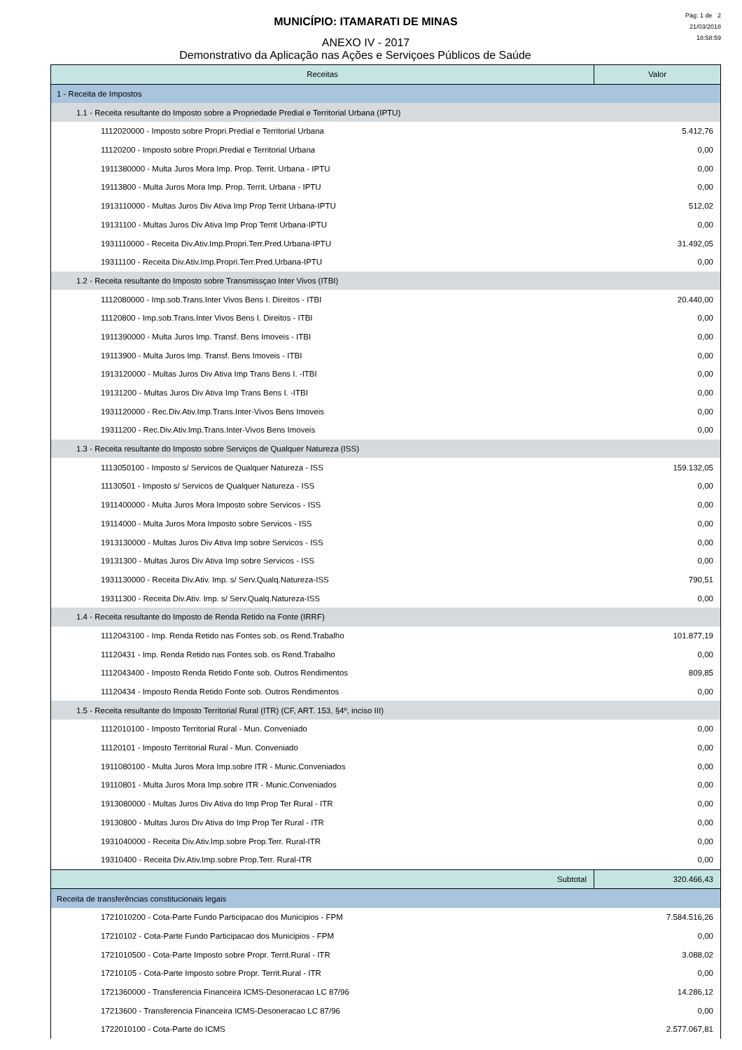Pág: 1 de 2
21/03/2018
18:58:59
MUNICÍPIO: ITAMARATI DE MINAS
ANEXO IV - 2017
Demonstrativo da Aplicação nas Ações e Serviçoes Públicos de Saúde
| Receitas | Valor |
| --- | --- |
| 1 - Receita de Impostos | |
| 1.1 - Receita resultante do Imposto sobre a Propriedade Predial e Territorial Urbana (IPTU) | |
| 1112020000 - Imposto sobre Propri.Predial e Territorial Urbana | 5.412,76 |
| 11120200 - Imposto sobre Propri.Predial e Territorial Urbana | 0,00 |
| 1911380000 - Multa Juros Mora Imp. Prop. Territ. Urbana - IPTU | 0,00 |
| 19113800 - Multa Juros Mora Imp. Prop. Territ. Urbana - IPTU | 0,00 |
| 1913110000 - Multas Juros Div Ativa Imp Prop Territ Urbana-IPTU | 512,02 |
| 19131100 - Multas Juros Div Ativa Imp Prop Territ Urbana-IPTU | 0,00 |
| 1931110000 - Receita Div.Ativ.Imp.Propri.Terr.Pred.Urbana-IPTU | 31.492,05 |
| 19311100 - Receita Div.Ativ.Imp.Propri.Terr.Pred.Urbana-IPTU | 0,00 |
| 1.2 - Receita resultante do Imposto sobre Transmissçao Inter Vivos (ITBI) | |
| 1112080000 - Imp.sob.Trans.Inter Vivos Bens I. Direitos - ITBI | 20.440,00 |
| 11120800 - Imp.sob.Trans.Inter Vivos Bens I. Direitos - ITBI | 0,00 |
| 1911390000 - Multa Juros Imp. Transf. Bens Imoveis - ITBI | 0,00 |
| 19113900 - Multa Juros Imp. Transf. Bens Imoveis - ITBI | 0,00 |
| 1913120000 - Multas Juros Div Ativa Imp Trans Bens I. -ITBI | 0,00 |
| 19131200 - Multas Juros Div Ativa Imp Trans Bens I. -ITBI | 0,00 |
| 1931120000 - Rec.Div.Ativ.Imp.Trans.Inter-Vivos Bens Imoveis | 0,00 |
| 19311200 - Rec.Div.Ativ.Imp.Trans.Inter-Vivos Bens Imoveis | 0,00 |
| 1.3 - Receita resultante do Imposto sobre Serviços de Qualquer Natureza (ISS) | |
| 1113050100 - Imposto s/ Servicos de Qualquer Natureza - ISS | 159.132,05 |
| 11130501 - Imposto s/ Servicos de Qualquer Natureza - ISS | 0,00 |
| 1911400000 - Multa Juros Mora Imposto sobre Servicos - ISS | 0,00 |
| 19114000 - Multa Juros Mora Imposto sobre Servicos - ISS | 0,00 |
| 1913130000 - Multas Juros Div Ativa Imp sobre Servicos - ISS | 0,00 |
| 19131300 - Multas Juros Div Ativa Imp sobre Servicos - ISS | 0,00 |
| 1931130000 - Receita Div.Ativ. Imp. s/ Serv.Qualq.Natureza-ISS | 790,51 |
| 19311300 - Receita Div.Ativ. Imp. s/ Serv.Qualq.Natureza-ISS | 0,00 |
| 1.4 - Receita resultante do Imposto de Renda Retido na Fonte (IRRF) | |
| 1112043100 - Imp. Renda Retido nas Fontes sob. os Rend.Trabalho | 101.877,19 |
| 11120431 - Imp. Renda Retido nas Fontes sob. os Rend.Trabalho | 0,00 |
| 1112043400 - Imposto Renda Retido Fonte sob. Outros Rendimentos | 809,85 |
| 11120434 - Imposto Renda Retido Fonte sob. Outros Rendimentos | 0,00 |
| 1.5 - Receita resultante do Imposto Territorial Rural (ITR) (CF, ART. 153, §4º, inciso III) | |
| 1112010100 - Imposto Territorial Rural - Mun. Conveniado | 0,00 |
| 11120101 - Imposto Territorial Rural - Mun. Conveniado | 0,00 |
| 1911080100 - Multa Juros Mora Imp.sobre ITR - Munic.Conveniados | 0,00 |
| 19110801 - Multa Juros Mora Imp.sobre ITR - Munic.Conveniados | 0,00 |
| 1913080000 - Multas Juros Div Ativa do Imp Prop Ter Rural - ITR | 0,00 |
| 19130800 - Multas Juros Div Ativa do Imp Prop Ter Rural - ITR | 0,00 |
| 1931040000 - Receita Div.Ativ.Imp.sobre Prop.Terr. Rural-ITR | 0,00 |
| 19310400 - Receita Div.Ativ.Imp.sobre Prop.Terr. Rural-ITR | 0,00 |
| Subtotal | 320.466,43 |
| Receita de transferências constitucionais legais | |
| 1721010200 - Cota-Parte Fundo Participacao dos Municipios - FPM | 7.584.516,26 |
| 17210102 - Cota-Parte Fundo Participacao dos Municipios - FPM | 0,00 |
| 1721010500 - Cota-Parte Imposto sobre Propr. Territ.Rural - ITR | 3.088,02 |
| 17210105 - Cota-Parte Imposto sobre Propr. Territ.Rural - ITR | 0,00 |
| 1721360000 - Transferencia Financeira ICMS-Desoneracao LC 87/96 | 14.286,12 |
| 17213600 - Transferencia Financeira ICMS-Desoneracao LC 87/96 | 0,00 |
| 1722010100 - Cota-Parte do ICMS | 2.577.067,81 |